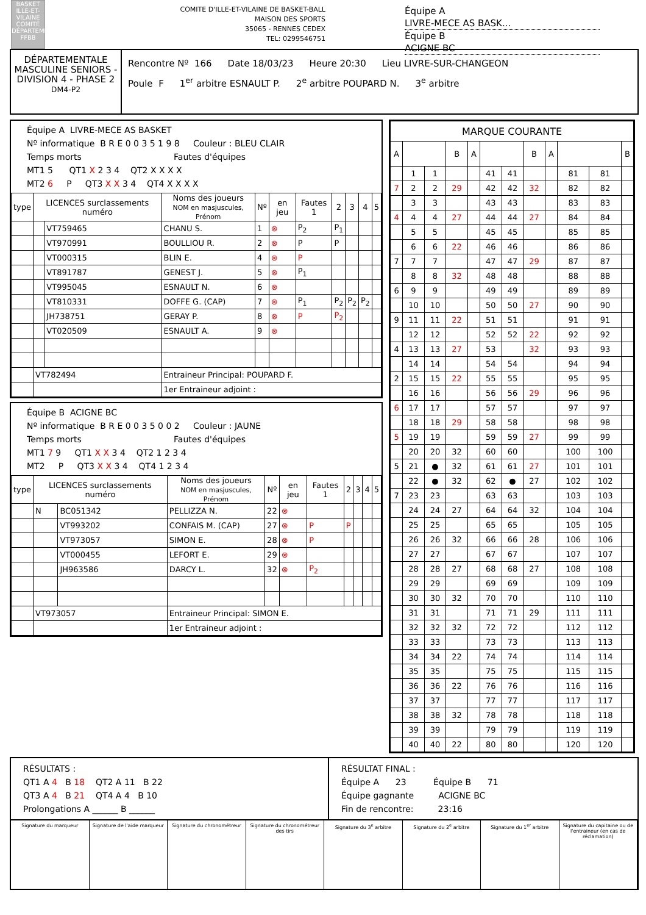BASKET ILLE-ET-VILAINE
COMITÉ DÉPARTEMENTAL
FFBB
COMITE D'ILLE-ET-VILAINE DE BASKET-BALL
MAISON DES SPORTS
35065 - RENNES CEDEX
TEL: 0299546751
Équipe A LIVRE-MECE AS BASK...
Équipe B ACIGNE BC
DÉPARTEMENTALE MASCULINE SENIORS - DIVISION 4 - PHASE 2
DM4-P2
Rencontre Nº 166 Date 18/03/23 Heure 20:30 Lieu LIVRE-SUR-CHANGEON
Poule F 1<sup>er</sup> arbitre ESNAULT P. 2<sup>e</sup> arbitre POUPARD N. 3<sup>e</sup> arbitre
Équipe A LIVRE-MECE AS BASKET
Nº informatique B R E 0 0 3 5 1 9 8 Couleur : BLEU CLAIR
Temps morts Fautes d'équipes
MT1 5 QT1 X 2 3 4 QT2 X X X X
MT2 6 P QT3 X X 3 4 QT4 X X X X
| type | LICENCES surclassements numéro | | Noms des joueurs NOM en masjuscules, Prénom | Nº | en jeu | Fautes 1 | 2 | 3 | 4 | 5 |
| --- | --- | --- | --- | --- | --- | --- | --- | --- | --- | --- |
| | | VT759465 | CHANU S. | 1 | ⊗ | P<sub>2</sub> | P<sub>1</sub> | | | |
| | | VT970991 | BOULLIOU R. | 2 | ⊗ | P | P | | | |
| | | VT000315 | BLIN E. | 4 | ⊗ | P | | | | |
| | | VT891787 | GENEST J. | 5 | ⊗ | P<sub>1</sub> | | | | |
| | | VT995045 | ESNAULT N. | 6 | ⊗ | | | | | |
| | | VT810331 | DOFFE G. (CAP) | 7 | ⊗ | P<sub>1</sub> | P<sub>2</sub> | P<sub>2</sub> | P<sub>2</sub> | |
| | | JH738751 | GERAY P. | 8 | ⊗ | P | P<sub>2</sub> | | | |
| | | VT020509 | ESNAULT A. | 9 | ⊗ | | | | | |
| | VT782494 | | Entraineur Principal: POUPARD F. | | | | | | | |
| | | | 1er Entraineur adjoint : | | | | | | | |
Équipe B ACIGNE BC
Nº informatique B R E 0 0 3 5 0 0 2 Couleur : JAUNE
Temps morts Fautes d'équipes
MT1 7 9 QT1 X X 3 4 QT2 1 2 3 4
MT2 P QT3 X X 3 4 QT4 1 2 3 4
| type | LICENCES surclassements numéro | | Noms des joueurs NOM en masjuscules, Prénom | Nº | en jeu | Fautes 1 | 2 | 3 | 4 | 5 |
| --- | --- | --- | --- | --- | --- | --- | --- | --- | --- | --- |
| | N | BC051342 | PELLIZZA N. | 22 | ⊗ | | | | | |
| | | VT993202 | CONFAIS M. (CAP) | 27 | ⊗ | P | P | | | |
| | | VT973057 | SIMON E. | 28 | ⊗ | P | | | | |
| | | VT000455 | LEFORT E. | 29 | ⊗ | | | | | |
| | | JH963586 | DARCY L. | 32 | ⊗ | P<sub>2</sub> | | | | |
| | VT973057 | | Entraineur Principal: SIMON E. | | | | | | | |
| | | | 1er Entraineur adjoint : | | | | | | | |
| MARQUE COURANTE | | | | | | | | | | | |
| --- | --- | --- | --- | --- | --- | --- | --- | --- | --- | --- | --- |
| A | | | B | A | | | B | A | | | B |
| | 1 | 1 | | | 41 | 41 | | | 81 | 81 | |
| 7 | 2 | 2 | 29 | | 42 | 42 | 32 | | 82 | 82 | |
| | 3 | 3 | | | 43 | 43 | | | 83 | 83 | |
| 4 | 4 | 4 | 27 | | 44 | 44 | 27 | | 84 | 84 | |
| | 5 | 5 | | | 45 | 45 | | | 85 | 85 | |
| | 6 | 6 | 22 | | 46 | 46 | | | 86 | 86 | |
| 7 | 7 | 7 | | | 47 | 47 | 29 | | 87 | 87 | |
| | 8 | 8 | 32 | | 48 | 48 | | | 88 | 88 | |
| 6 | 9 | 9 | | | 49 | 49 | | | 89 | 89 | |
| | 10 | 10 | | | 50 | 50 | 27 | | 90 | 90 | |
| 9 | 11 | 11 | 22 | | 51 | 51 | | | 91 | 91 | |
| | 12 | 12 | | | 52 | 52 | 22 | | 92 | 92 | |
| 4 | 13 | 13 | 27 | | 53 | | 32 | | 93 | 93 | |
| | 14 | 14 | | | 54 | 54 | | | 94 | 94 | |
| 2 | 15 | 15 | 22 | | 55 | 55 | | | 95 | 95 | |
| | 16 | 16 | | | 56 | 56 | 29 | | 96 | 96 | |
| 6 | 17 | 17 | | | 57 | 57 | | | 97 | 97 | |
| | 18 | 18 | 29 | | 58 | 58 | | | 98 | 98 | |
| 5 | 19 | 19 | | | 59 | 59 | 27 | | 99 | 99 | |
| | 20 | 20 | 32 | | 60 | 60 | | | 100 | 100 | |
| 5 | 21 | ● | 32 | | 61 | 61 | 27 | | 101 | 101 | |
| | 22 | ● | 32 | | 62 | ● | 27 | | 102 | 102 | |
| 7 | 23 | 23 | | | 63 | 63 | | | 103 | 103 | |
| | 24 | 24 | 27 | | 64 | 64 | 32 | | 104 | 104 | |
| | 25 | 25 | | | 65 | 65 | | | 105 | 105 | |
| | 26 | 26 | 32 | | 66 | 66 | 28 | | 106 | 106 | |
| | 27 | 27 | | | 67 | 67 | | | 107 | 107 | |
| | 28 | 28 | 27 | | 68 | 68 | 27 | | 108 | 108 | |
| | 29 | 29 | | | 69 | 69 | | | 109 | 109 | |
| | 30 | 30 | 32 | | 70 | 70 | | | 110 | 110 | |
| | 31 | 31 | | | 71 | 71 | 29 | | 111 | 111 | |
| | 32 | 32 | 32 | | 72 | 72 | | | 112 | 112 | |
| | 33 | 33 | | | 73 | 73 | | | 113 | 113 | |
| | 34 | 34 | 22 | | 74 | 74 | | | 114 | 114 | |
| | 35 | 35 | | | 75 | 75 | | | 115 | 115 | |
| | 36 | 36 | 22 | | 76 | 76 | | | 116 | 116 | |
| | 37 | 37 | | | 77 | 77 | | | 117 | 117 | |
| | 38 | 38 | 32 | | 78 | 78 | | | 118 | 118 | |
| | 39 | 39 | | | 79 | 79 | | | 119 | 119 | |
| | 40 | 40 | 22 | | 80 | 80 | | | 120 | 120 | |
RÉSULTATS :
QT1 A 4 B 18 QT2 A 11 B 22
QT3 A 4 B 21 QT4 A 4 B 10
Prolongations A ______ B ______
RÉSULTAT FINAL :
Équipe A 23 Équipe B 71
Équipe gagnante ACIGNE BC
Fin de rencontre: 23:16
Signature du marqueur Signature de l'aide marqueur Signature du chronométreur Signature du chronométreur des tirs
Signature du 3<sup>e</sup> arbitre Signature du 2<sup>e</sup> arbitre Signature du 1<sup>er</sup> arbitre Signature du capitaine ou de l'entraineur (en cas de réclamation)